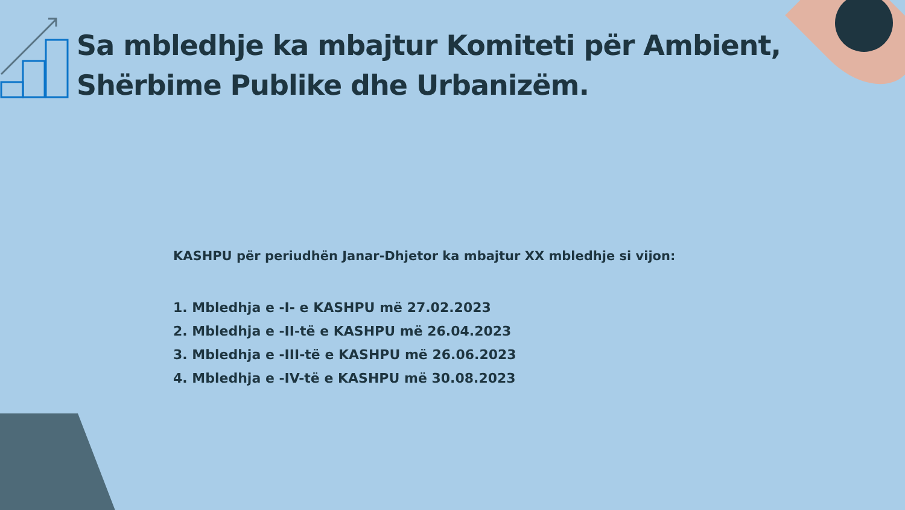Sa mbledhje ka mbajtur Komiteti për Ambient, Shërbime Publike dhe Urbanizëm.
KASHPU për periudhën Janar-Dhjetor ka mbajtur XX mbledhje si vijon:
1. Mbledhja e -I- e KASHPU më 27.02.2023
2. Mbledhja e -II-të e KASHPU më 26.04.2023
3. Mbledhja e -III-të e KASHPU më 26.06.2023
4. Mbledhja e -IV-të e KASHPU më 30.08.2023